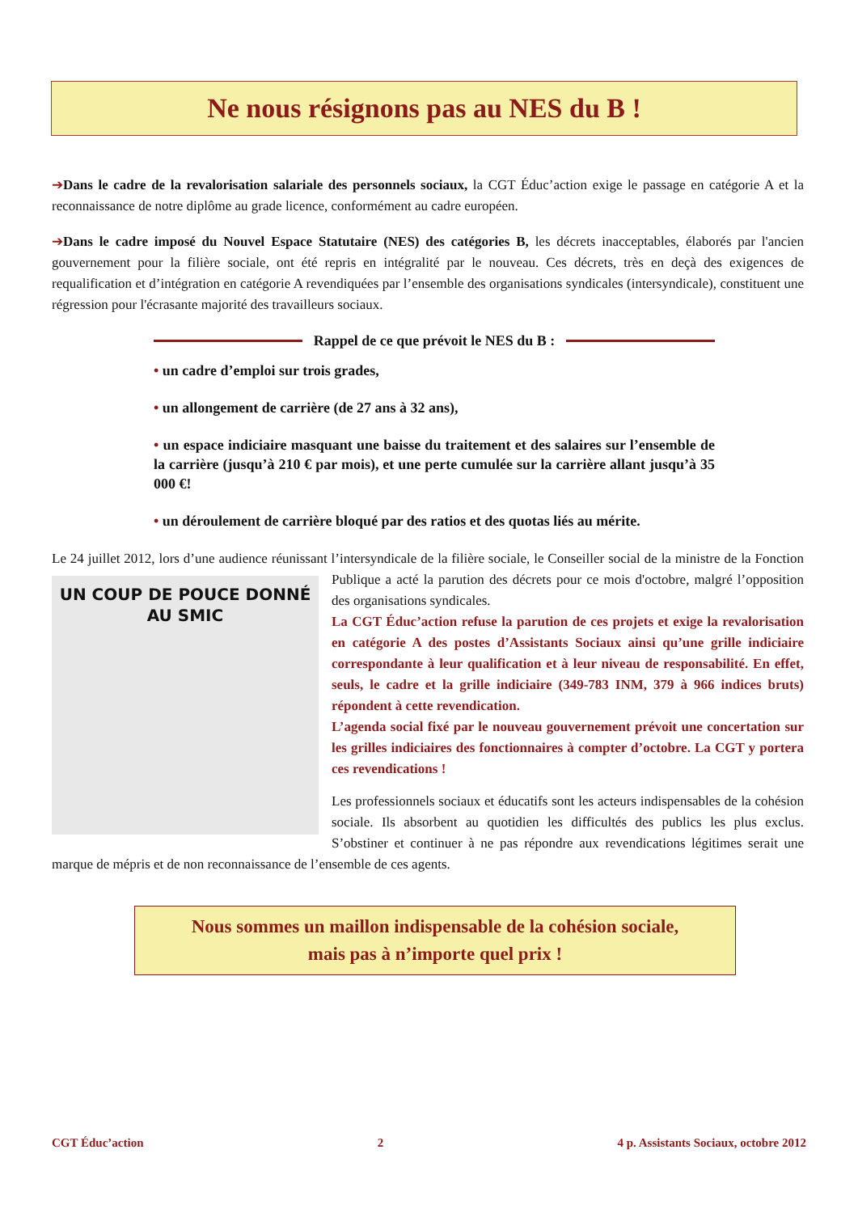Ne nous résignons pas au NES du B !
➔Dans le cadre de la revalorisation salariale des personnels sociaux, la CGT Éduc’action exige le passage en catégorie A et la reconnaissance de notre diplôme au grade licence, conformément au cadre européen.
➔Dans le cadre imposé du Nouvel Espace Statutaire (NES) des catégories B, les décrets inacceptables, élaborés par l'ancien gouvernement pour la filière sociale, ont été repris en intégralité par le nouveau. Ces décrets, très en deçà des exigences de requalification et d’intégration en catégorie A revendiquées par l’ensemble des organisations syndicales (intersyndicale), constituent une régression pour l'écrasante majorité des travailleurs sociaux.
Rappel de ce que prévoit le NES du B :
• un cadre d’emploi sur trois grades,
• un allongement de carrière (de 27 ans à 32 ans),
• un espace indiciaire masquant une baisse du traitement et des salaires sur l’ensemble de la carrière (jusqu’à 210 € par mois), et une perte cumulée sur la carrière allant jusqu’à 35 000 €!
• un déroulement de carrière bloqué par des ratios et des quotas liés au mérite.
Le 24 juillet 2012, lors d’une audience réunissant l’intersyndicale de la filière sociale, le Conseiller social de la UN COUP DE POUCE DONNÉ AU SMIC ministre de la Fonction Publique a acté la parution des décrets pour ce mois d'octobre, malgré l’opposition des organisations syndicales.
La CGT Éduc’action refuse la parution de ces projets et exige la revalorisation en catégorie A des postes d’Assistants Sociaux ainsi qu’une grille indiciaire correspondante à leur qualification et à leur niveau de responsabilité. En effet, seuls, le cadre et la grille indiciaire (349-783 INM, 379 à 966 indices bruts) répondent à cette revendication.
L’agenda social fixé par le nouveau gouvernement prévoit une concertation sur les grilles indiciaires des fonctionnaires à compter d’octobre. La CGT y portera ces revendications !
Les professionnels sociaux et éducatifs sont les acteurs indispensables de la cohésion sociale. Ils absorbent au quotidien les difficultés des publics les plus exclus. S’obstiner et continuer à ne pas répondre aux revendications légitimes serait une marque de mépris et de non reconnaissance de l’ensemble de ces agents.
Nous sommes un maillon indispensable de la cohésion sociale,
mais pas à n’importe quel prix !
CGT Éduc’action 2 4 p. Assistants Sociaux, octobre 2012